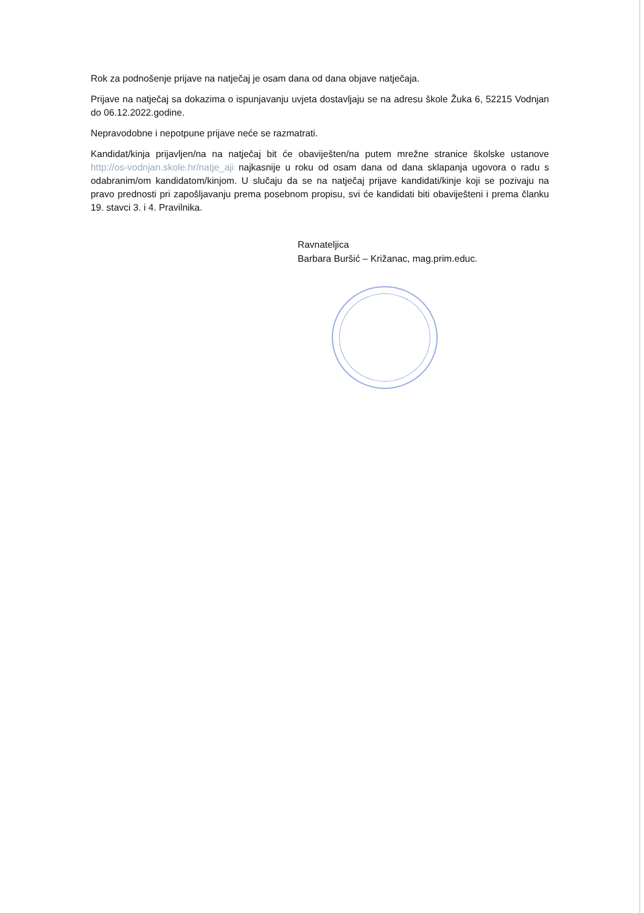Rok za podnošenje prijave na natječaj je osam dana od dana objave natječaja.
Prijave na natječaj sa dokazima o ispunjavanju uvjeta dostavljaju se na adresu škole Žuka 6, 52215 Vodnjan do 06.12.2022.godine.
Nepravodobne i nepotpune prijave neće se razmatrati.
Kandidat/kinja prijavljen/na na natječaj bit će obaviješten/na putem mrežne stranice školske ustanove http://os-vodnjan.skole.hr/natje_aji najkasnije u roku od osam dana od dana sklapanja ugovora o radu s odabranim/om kandidatom/kinjom. U slučaju da se na natječaj prijave kandidati/kinje koji se pozivaju na pravo prednosti pri zapošljavanju prema posebnom propisu, svi će kandidati biti obaviješteni i prema članku 19. stavci 3. i 4. Pravilnika.
Ravnateljica
Barbara Buršić – Križanac, mag.prim.educ.